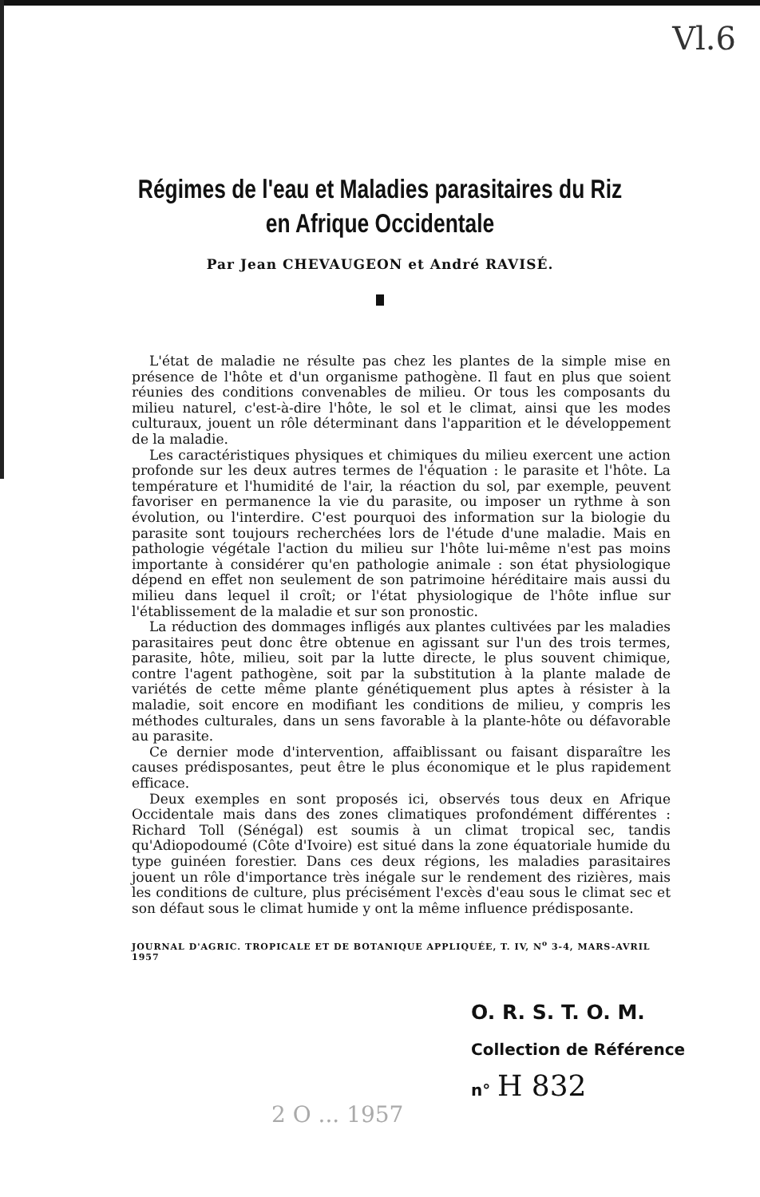Vl.6
Régimes de l'eau et Maladies parasitaires du Riz
en Afrique Occidentale
Par Jean CHEVAUGEON et André RAVISÉ.
L'état de maladie ne résulte pas chez les plantes de la simple mise en présence de l'hôte et d'un organisme pathogène. Il faut en plus que soient réunies des conditions convenables de milieu. Or tous les composants du milieu naturel, c'est-à-dire l'hôte, le sol et le climat, ainsi que les modes culturaux, jouent un rôle déterminant dans l'apparition et le développement de la maladie.
Les caractéristiques physiques et chimiques du milieu exercent une action profonde sur les deux autres termes de l'équation : le parasite et l'hôte. La température et l'humidité de l'air, la réaction du sol, par exemple, peuvent favoriser en permanence la vie du parasite, ou imposer un rythme à son évolution, ou l'interdire. C'est pourquoi des information sur la biologie du parasite sont toujours recherchées lors de l'étude d'une maladie. Mais en pathologie végétale l'action du milieu sur l'hôte lui-même n'est pas moins importante à considérer qu'en pathologie animale : son état physiologique dépend en effet non seulement de son patrimoine héréditaire mais aussi du milieu dans lequel il croît; or l'état physiologique de l'hôte influe sur l'établissement de la maladie et sur son pronostic.
La réduction des dommages infligés aux plantes cultivées par les maladies parasitaires peut donc être obtenue en agissant sur l'un des trois termes, parasite, hôte, milieu, soit par la lutte directe, le plus souvent chimique, contre l'agent pathogène, soit par la substitution à la plante malade de variétés de cette même plante génétiquement plus aptes à résister à la maladie, soit encore en modifiant les conditions de milieu, y compris les méthodes culturales, dans un sens favorable à la plante-hôte ou défavorable au parasite.
Ce dernier mode d'intervention, affaiblissant ou faisant disparaître les causes prédisposantes, peut être le plus économique et le plus rapidement efficace.
Deux exemples en sont proposés ici, observés tous deux en Afrique Occidentale mais dans des zones climatiques profondément différentes : Richard Toll (Sénégal) est soumis à un climat tropical sec, tandis qu'Adiopodoumé (Côte d'Ivoire) est situé dans la zone équatoriale humide du type guinéen forestier. Dans ces deux régions, les maladies parasitaires jouent un rôle d'importance très inégale sur le rendement des rizières, mais les conditions de culture, plus précisément l'excès d'eau sous le climat sec et son défaut sous le climat humide y ont la même influence prédisposante.
JOURNAL D'AGRIC. TROPICALE ET DE BOTANIQUE APPLIQUÉE, T. IV, N<sup>o</sup> 3-4, MARS-AVRIL 1957
O. R. S. T. O. M.
Collection de Référence
n° H 832
2 O ... 1957